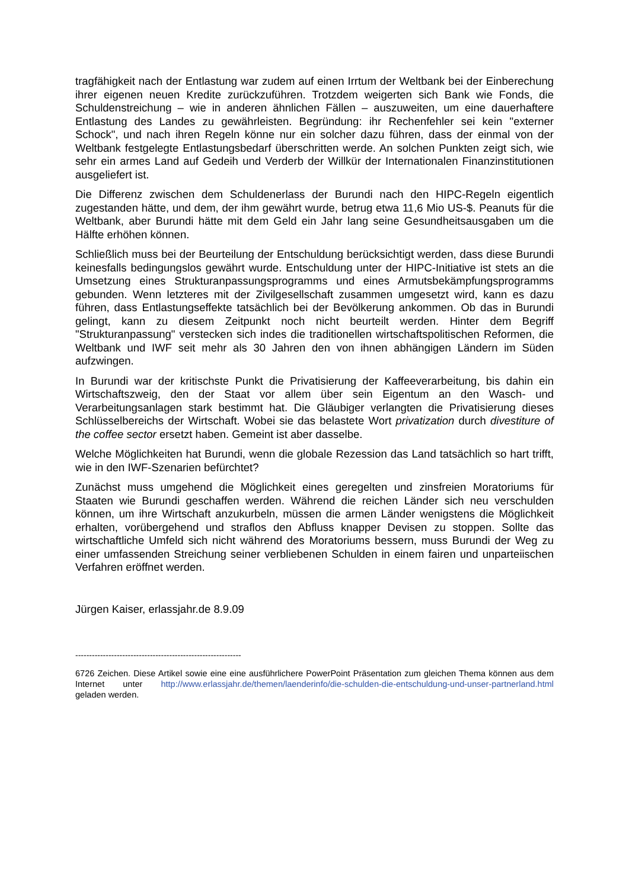tragfähigkeit nach der Entlastung war zudem auf einen Irrtum der Weltbank bei der Einberechung ihrer eigenen neuen Kredite zurückzuführen. Trotzdem weigerten sich Bank wie Fonds, die Schuldenstreichung – wie in anderen ähnlichen Fällen – auszuweiten, um eine dauerhaftere Entlastung des Landes zu gewährleisten. Begründung: ihr Rechenfehler sei kein "externer Schock", und nach ihren Regeln könne nur ein solcher dazu führen, dass der einmal von der Weltbank festgelegte Entlastungsbedarf überschritten werde. An solchen Punkten zeigt sich, wie sehr ein armes Land auf Gedeih und Verderb der Willkür der Internationalen Finanzinstitutionen ausgeliefert ist.
Die Differenz zwischen dem Schuldenerlass der Burundi nach den HIPC-Regeln eigentlich zugestanden hätte, und dem, der ihm gewährt wurde, betrug etwa 11,6 Mio US-$. Peanuts für die Weltbank, aber Burundi hätte mit dem Geld ein Jahr lang seine Gesundheitsausgaben um die Hälfte erhöhen können.
Schließlich muss bei der Beurteilung der Entschuldung berücksichtigt werden, dass diese Burundi keinesfalls bedingungslos gewährt wurde. Entschuldung unter der HIPC-Initiative ist stets an die Umsetzung eines Strukturanpassungsprogramms und eines Armutsbekämpfungsprogramms gebunden. Wenn letzteres mit der Zivilgesellschaft zusammen umgesetzt wird, kann es dazu führen, dass Entlastungseffekte tatsächlich bei der Bevölkerung ankommen. Ob das in Burundi gelingt, kann zu diesem Zeitpunkt noch nicht beurteilt werden. Hinter dem Begriff "Strukturanpassung" verstecken sich indes die traditionellen wirtschaftspolitischen Reformen, die Weltbank und IWF seit mehr als 30 Jahren den von ihnen abhängigen Ländern im Süden aufzwingen.
In Burundi war der kritischste Punkt die Privatisierung der Kaffeeverarbeitung, bis dahin ein Wirtschaftszweig, den der Staat vor allem über sein Eigentum an den Wasch- und Verarbeitungsanlagen stark bestimmt hat. Die Gläubiger verlangten die Privatisierung dieses Schlüsselbereichs der Wirtschaft. Wobei sie das belastete Wort privatization durch divestiture of the coffee sector ersetzt haben. Gemeint ist aber dasselbe.
Welche Möglichkeiten hat Burundi, wenn die globale Rezession das Land tatsächlich so hart trifft, wie in den IWF-Szenarien befürchtet?
Zunächst muss umgehend die Möglichkeit eines geregelten und zinsfreien Moratoriums für Staaten wie Burundi geschaffen werden. Während die reichen Länder sich neu verschulden können, um ihre Wirtschaft anzukurbeln, müssen die armen Länder wenigstens die Möglichkeit erhalten, vorübergehend und straflos den Abfluss knapper Devisen zu stoppen. Sollte das wirtschaftliche Umfeld sich nicht während des Moratoriums bessern, muss Burundi der Weg zu einer umfassenden Streichung seiner verbliebenen Schulden in einem fairen und unparteiischen Verfahren eröffnet werden.
Jürgen Kaiser, erlassjahr.de 8.9.09
------------------------------------------------------------
6726 Zeichen. Diese Artikel sowie eine eine ausführlichere PowerPoint Präsentation zum gleichen Thema können aus dem Internet unter http://www.erlassjahr.de/themen/laenderinfo/die-schulden-die-entschuldung-und-unser-partnerland.html geladen werden.